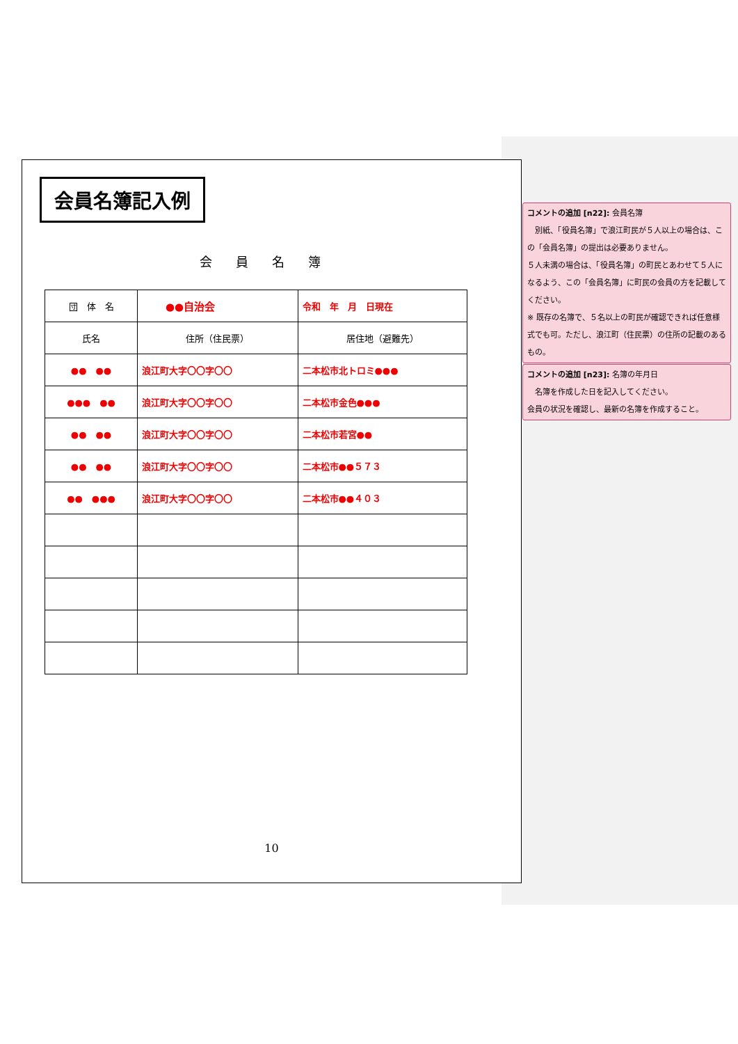会員名簿記入例
会員名簿
| 団 体 名 | ●●自治会 | 令和 年 月 日現在 |
| 氏名 | 住所（住民票） | 居住地（避難先） |
| ●● ●● | 浪江町大字〇〇字〇〇 | 二本松市北トロミ●●● |
| ●●● ●● | 浪江町大字〇〇字〇〇 | 二本松市金色●●● |
| ●● ●● | 浪江町大字〇〇字〇〇 | 二本松市若宮●● |
| ●● ●● | 浪江町大字〇〇字〇〇 | 二本松市●●５７３ |
| ●● ●●● | 浪江町大字〇〇字〇〇 | 二本松市●●４０３ |
10
コメントの追加 [n22]: 会員名簿
　別紙、「役員名簿」で浪江町民が５人以上の場合は、この「会員名簿」の提出は必要ありません。
５人未満の場合は、「役員名簿」の町民とあわせて５人になるよう、この「会員名簿」に町民の会員の方を記載してください。
※ 既存の名簿で、５名以上の町民が確認できれば任意様式でも可。ただし、浪江町（住民票）の住所の記載のあるもの。
コメントの追加 [n23]: 名簿の年月日
　名簿を作成した日を記入してください。
会員の状況を確認し、最新の名簿を作成すること。